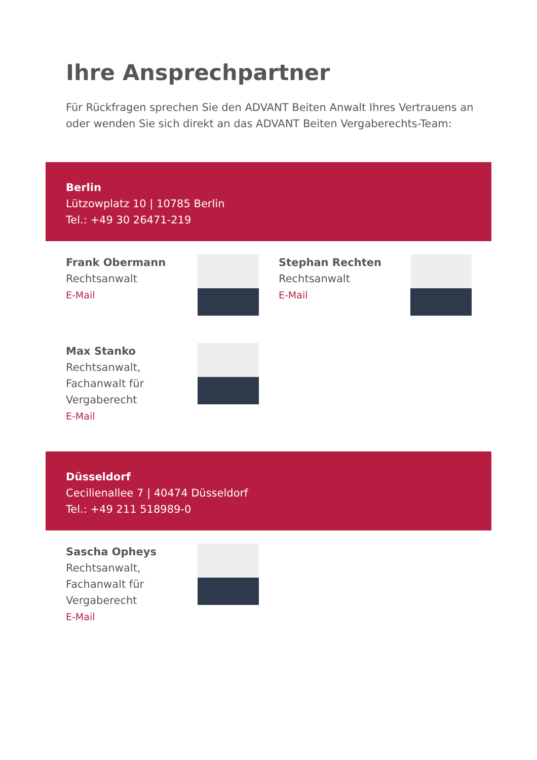Ihre Ansprechpartner
Für Rückfragen sprechen Sie den ADVANT Beiten Anwalt Ihres Vertrauens an oder wenden Sie sich direkt an das ADVANT Beiten Vergaberechts-Team:
Berlin
Lützowplatz 10 | 10785 Berlin
Tel.: +49 30 26471-219
Frank Obermann
Rechtsanwalt
E-Mail
Stephan Rechten
Rechtsanwalt
E-Mail
Max Stanko
Rechtsanwalt,
Fachanwalt für
Vergaberecht
E-Mail
Düsseldorf
Cecilienallee 7 | 40474 Düsseldorf
Tel.: +49 211 518989-0
Sascha Opheys
Rechtsanwalt,
Fachanwalt für
Vergaberecht
E-Mail